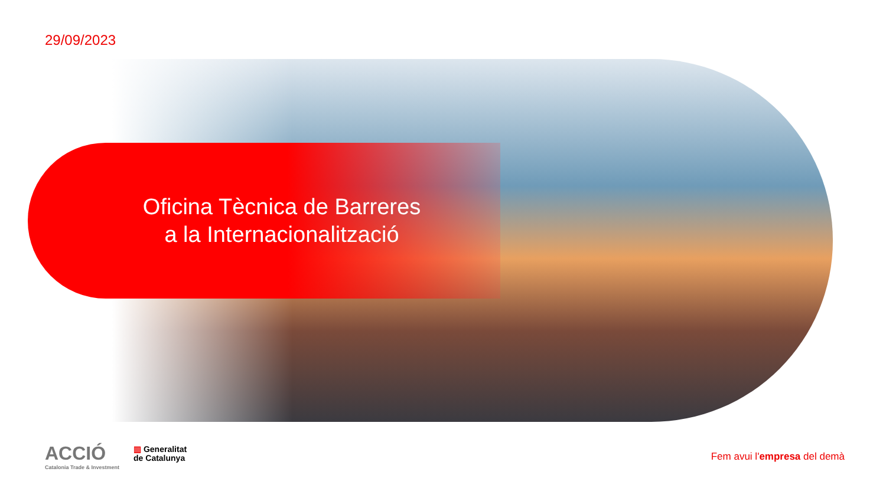29/09/2023
Oficina Tècnica de Barreres
a la Internacionalització
ACCIÓ
Catalonia Trade & Investment
▥ Generalitat
de Catalunya
Fem avui l'empresa del demà